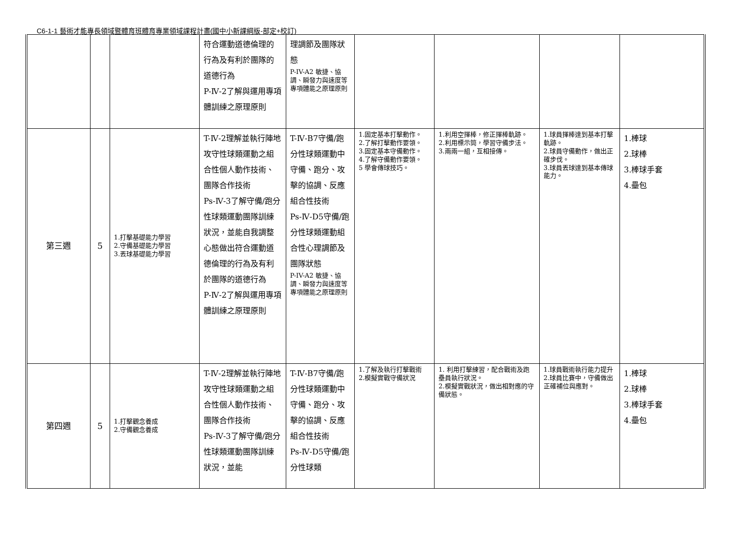C6-1-1 藝術才能專長領域暨體育班體育專業領域課程計畫(國中小新課綱版-部定+校訂)
| | | | 符合運動道德倫理的行為及有利於團隊的道德行為 P-Ⅳ-2了解與運用專項體訓練之原理原則 | 理調節及團隊狀態 P-IV-A2 敏捷、協調、瞬發力與速度等 專項體能之原理原則 | | | | |
| 第三週 | 5 | 1.打擊基礎能力學習 2.守備基礎能力學習 3.丟球基礎能力學習 | T-Ⅳ-2理解並執行陣地攻守性球類運動之組合性個人動作技術、團隊合作技術 Ps-Ⅳ-3了解守備/跑分性球類運動團隊訓練狀況，並能自我調整心態做出符合運動道德倫理的行為及有利於團隊的道德行為 P-Ⅳ-2了解與運用專項體訓練之原理原則 | T-Ⅳ-B7守備/跑分性球類運動中守備、跑分、攻擊的協調、反應組合性技術 Ps-Ⅳ-D5守備/跑分性球類運動組合性心理調節及團隊狀態 P-IV-A2 敏捷、協調、瞬發力與速度等 專項體能之原理原則 | 1.固定基本打擊動作。 2.了解打擊動作要領。 3.固定基本守備動作。 4.了解守備動作要領。 5 學會傳球技巧。 | 1.利用空揮棒，修正揮棒軌跡。 2.利用標示筒，學習守備步法。 3.兩兩一組，互相接傳。 | 1.球員揮棒達到基本打擊軌跡。 2.球員守備動作，做出正確步伐。 3.球員丟球達到基本傳球能力。 | 1.棒球 2.球棒 3.棒球手套 4.壘包 |
| 第四週 | 5 | 1.打擊觀念養成 2.守備觀念養成 | T-Ⅳ-2理解並執行陣地攻守性球類運動之組合性個人動作技術、團隊合作技術 Ps-Ⅳ-3了解守備/跑分性球類運動團隊訓練狀況，並能 | T-Ⅳ-B7守備/跑分性球類運動中守備、跑分、攻擊的協調、反應組合性技術 Ps-Ⅳ-D5守備/跑分性球類 | 1.了解及執行打擊戰術 2.模擬實戰守備狀況 | 1. 利用打擊練習，配合戰術及跑壘員執行狀況。 2.模擬實戰狀況，做出相對應的守備狀態。 | 1.球員戰術執行能力提升 2.球員比賽中，守備做出正確補位與應對。 | 1.棒球 2.球棒 3.棒球手套 4.壘包 |